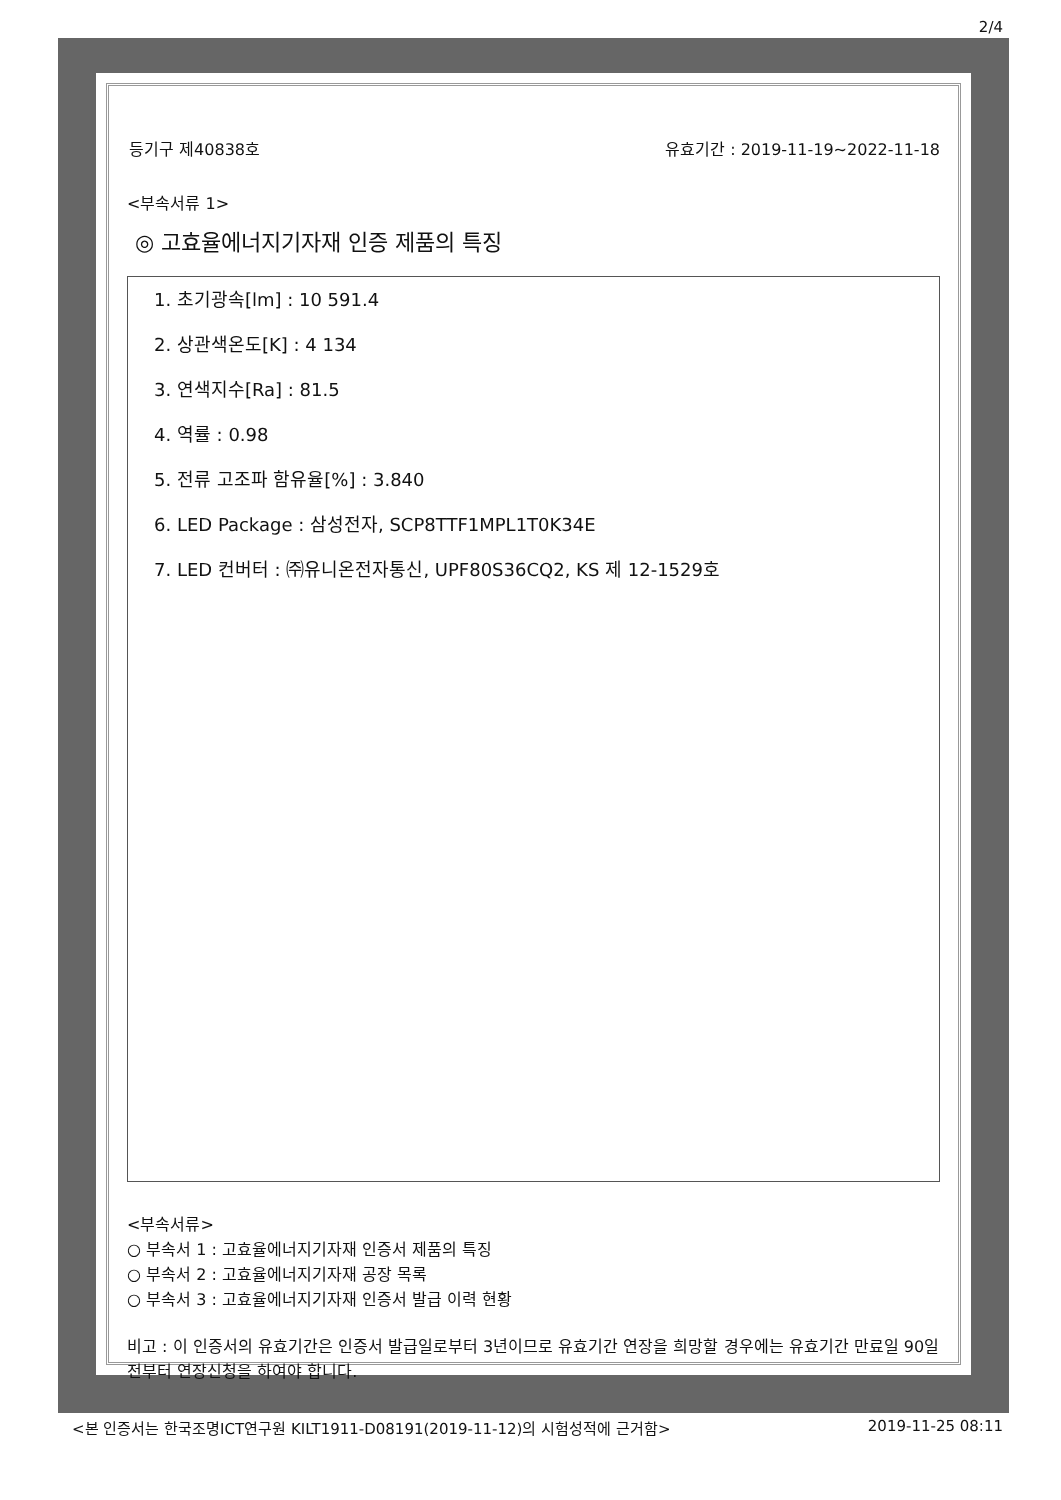2/4
등기구 제40838호 유효기간 : 2019-11-19~2022-11-18
<부속서류 1>
◎ 고효율에너지기자재 인증 제품의 특징
1. 초기광속[lm] : 10 591.4
2. 상관색온도[K] : 4 134
3. 연색지수[Ra] : 81.5
4. 역률 : 0.98
5. 전류 고조파 함유율[%] : 3.840
6. LED Package : 삼성전자, SCP8TTF1MPL1T0K34E
7. LED 컨버터 : ㈜유니온전자통신, UPF80S36CQ2, KS 제 12-1529호
<부속서류>
○ 부속서 1 : 고효율에너지기자재 인증서 제품의 특징
○ 부속서 2 : 고효율에너지기자재 공장 목록
○ 부속서 3 : 고효율에너지기자재 인증서 발급 이력 현황
비고 : 이 인증서의 유효기간은 인증서 발급일로부터 3년이므로 유효기간 연장을 희망할 경우에는 유효기간 만료일 90일전부터 연장신청을 하여야 합니다.
<본 인증서는 한국조명ICT연구원 KILT1911-D08191(2019-11-12)의 시험성적에 근거함> 2019-11-25 08:11